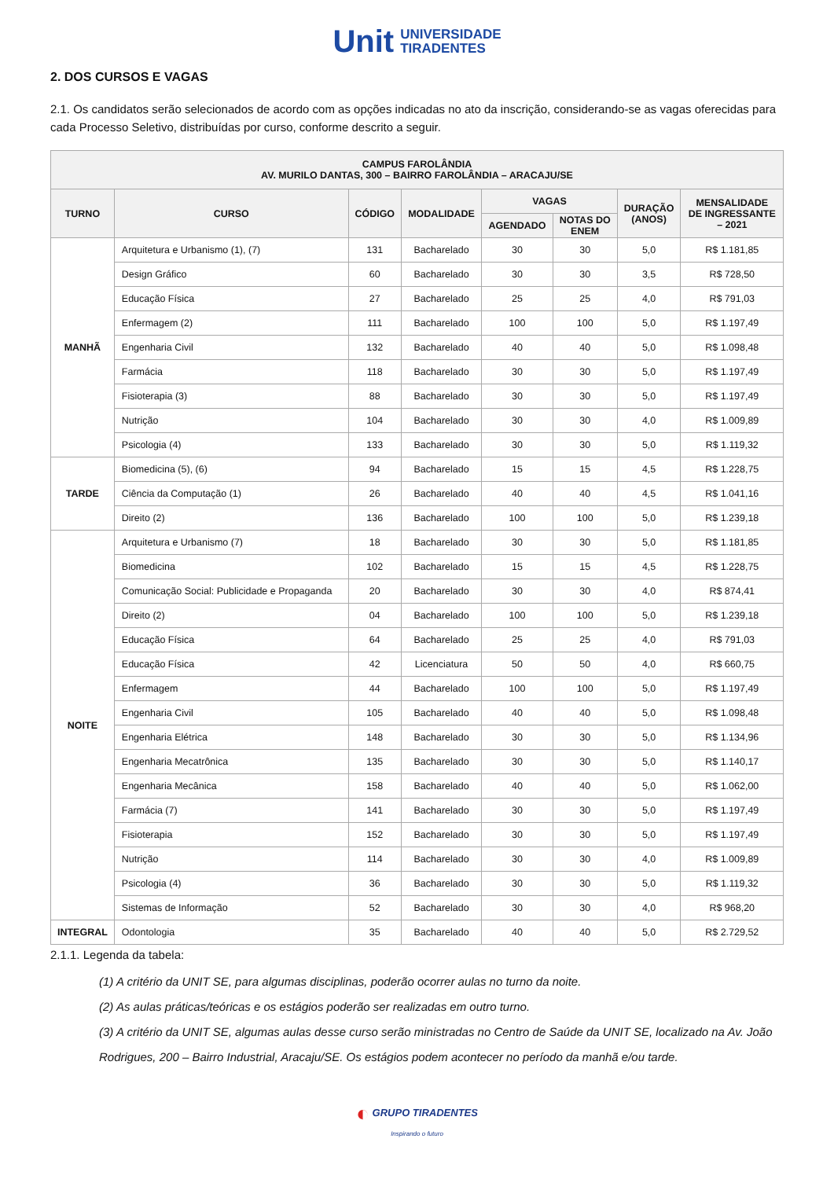Unit UNIVERSIDADE
TIRADENTES
2. DOS CURSOS E VAGAS
2.1. Os candidatos serão selecionados de acordo com as opções indicadas no ato da inscrição, considerando-se as vagas oferecidas para cada Processo Seletivo, distribuídas por curso, conforme descrito a seguir.
| CAMPUS FAROLÂNDIA AV. MURILO DANTAS, 300 – BAIRRO FAROLÂNDIA – ARACAJU/SE | | | | | | | |
| --- | --- | --- | --- | --- | --- | --- | --- |
| TURNO | CURSO | CÓDIGO | MODALIDADE | VAGAS | | DURAÇÃO (ANOS) | MENSALIDADE DE INGRESSANTE – 2021 |
| | | | | AGENDADO | NOTAS DO ENEM | | |
| MANHÃ | Arquitetura e Urbanismo (1), (7) | 131 | Bacharelado | 30 | 30 | 5,0 | R$ 1.181,85 |
| | Design Gráfico | 60 | Bacharelado | 30 | 30 | 3,5 | R$ 728,50 |
| | Educação Física | 27 | Bacharelado | 25 | 25 | 4,0 | R$ 791,03 |
| | Enfermagem (2) | 111 | Bacharelado | 100 | 100 | 5,0 | R$ 1.197,49 |
| | Engenharia Civil | 132 | Bacharelado | 40 | 40 | 5,0 | R$ 1.098,48 |
| | Farmácia | 118 | Bacharelado | 30 | 30 | 5,0 | R$ 1.197,49 |
| | Fisioterapia (3) | 88 | Bacharelado | 30 | 30 | 5,0 | R$ 1.197,49 |
| | Nutrição | 104 | Bacharelado | 30 | 30 | 4,0 | R$ 1.009,89 |
| | Psicologia (4) | 133 | Bacharelado | 30 | 30 | 5,0 | R$ 1.119,32 |
| TARDE | Biomedicina (5), (6) | 94 | Bacharelado | 15 | 15 | 4,5 | R$ 1.228,75 |
| | Ciência da Computação (1) | 26 | Bacharelado | 40 | 40 | 4,5 | R$ 1.041,16 |
| | Direito (2) | 136 | Bacharelado | 100 | 100 | 5,0 | R$ 1.239,18 |
| NOITE | Arquitetura e Urbanismo (7) | 18 | Bacharelado | 30 | 30 | 5,0 | R$ 1.181,85 |
| | Biomedicina | 102 | Bacharelado | 15 | 15 | 4,5 | R$ 1.228,75 |
| | Comunicação Social: Publicidade e Propaganda | 20 | Bacharelado | 30 | 30 | 4,0 | R$ 874,41 |
| | Direito (2) | 04 | Bacharelado | 100 | 100 | 5,0 | R$ 1.239,18 |
| | Educação Física | 64 | Bacharelado | 25 | 25 | 4,0 | R$ 791,03 |
| | Educação Física | 42 | Licenciatura | 50 | 50 | 4,0 | R$ 660,75 |
| | Enfermagem | 44 | Bacharelado | 100 | 100 | 5,0 | R$ 1.197,49 |
| | Engenharia Civil | 105 | Bacharelado | 40 | 40 | 5,0 | R$ 1.098,48 |
| | Engenharia Elétrica | 148 | Bacharelado | 30 | 30 | 5,0 | R$ 1.134,96 |
| | Engenharia Mecatrônica | 135 | Bacharelado | 30 | 30 | 5,0 | R$ 1.140,17 |
| | Engenharia Mecânica | 158 | Bacharelado | 40 | 40 | 5,0 | R$ 1.062,00 |
| | Farmácia (7) | 141 | Bacharelado | 30 | 30 | 5,0 | R$ 1.197,49 |
| | Fisioterapia | 152 | Bacharelado | 30 | 30 | 5,0 | R$ 1.197,49 |
| | Nutrição | 114 | Bacharelado | 30 | 30 | 4,0 | R$ 1.009,89 |
| | Psicologia (4) | 36 | Bacharelado | 30 | 30 | 5,0 | R$ 1.119,32 |
| | Sistemas de Informação | 52 | Bacharelado | 30 | 30 | 4,0 | R$ 968,20 |
| INTEGRAL | Odontologia | 35 | Bacharelado | 40 | 40 | 5,0 | R$ 2.729,52 |
2.1.1. Legenda da tabela:
(1) A critério da UNIT SE, para algumas disciplinas, poderão ocorrer aulas no turno da noite.
(2) As aulas práticas/teóricas e os estágios poderão ser realizadas em outro turno.
(3) A critério da UNIT SE, algumas aulas desse curso serão ministradas no Centro de Saúde da UNIT SE, localizado na Av. João Rodrigues, 200 – Bairro Industrial, Aracaju/SE. Os estágios podem acontecer no período da manhã e/ou tarde.
◐ GRUPO TIRADENTES
Inspirando o futuro